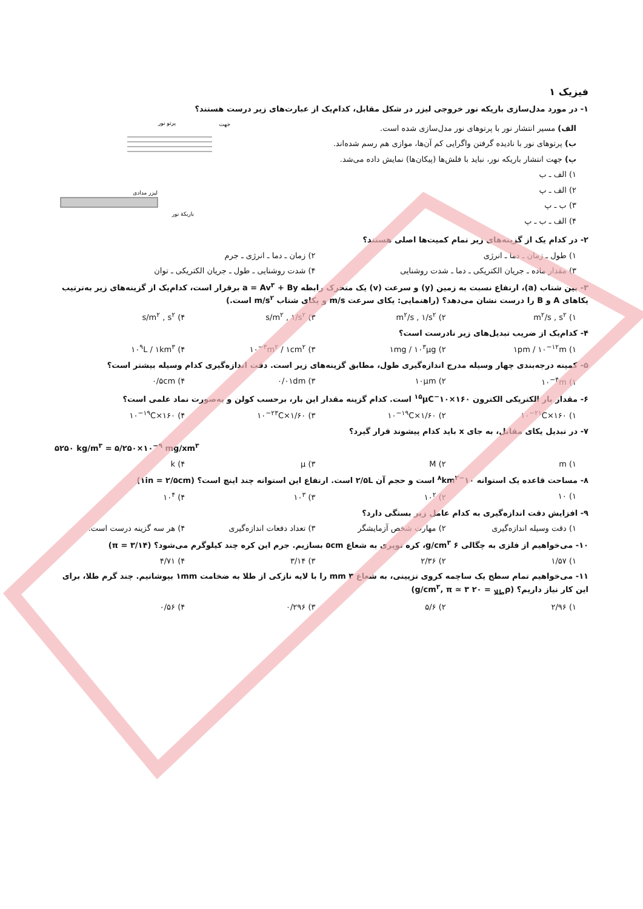فیزیک ۱
۱- در مورد مدل‌سازی باریکه نور خروجی لیزر در شکل مقابل، کدام‌یک از عبارت‌های زیر درست هستند؟
الف) مسیر انتشار نور با پرتوهای نور مدل‌سازی شده است.
ب) پرتوهای نور با نادیده گرفتن واگرایی کم آن‌ها، موازی هم رسم شده‌اند.
پ) جهت انتشار باریکه نور، نباید با فلش‌ها (پیکان‌ها) نمایش داده می‌شد.
۱) الف ـ ب
۲) الف ـ پ
۳) ب ـ پ
۴) الف ـ ب ـ پ
جهت
پرتو نور
لیزر مدادی
باریکهٔ نور
۲- در کدام یک از گزینه‌های زیر تمام کمیت‌ها اصلی هستند؟
۱) طول ـ زمان ـ دما ـ انرژی ۲) زمان ـ دما ـ انرژی ـ جرم
۳) مقدار ماده ـ جریان الکتریکی ـ دما ـ شدت روشنایی ۴) شدت روشنایی ـ طول ـ جریان الکتریکی ـ توان
۳- بین شتاب (a)، ارتفاع نسبت به زمین (y) و سرعت (v) یک متحرک رابطه a = Av<sup>۳</sup> + By برقرار است، کدام‌یک از گزینه‌های زیر به‌ترتیب یکاهای A و B را درست نشان می‌دهد؟ (راهنمایی: یکای سرعت m/s و یکای شتاب m/s<sup>۲</sup> است.)
۱) m<sup>۲</sup>/s , s<sup>۲</sup> ۲) m<sup>۲</sup>/s , ۱/s<sup>۲</sup> ۳) s/m<sup>۲</sup> , ۱/s<sup>۲</sup> ۴) s/m<sup>۲</sup> , s<sup>۲</sup>
۴- کدام‌یک از ضریب تبدیل‌های زیر نادرست است؟
۱) ۱pm / ۱۰<sup>−۱۲</sup>m ۲) ۱mg / ۱۰<sup>۳</sup>μg ۳) ۱۰<sup>−۴</sup>m<sup>۲</sup> / ۱cm<sup>۲</sup> ۴) ۱۰<sup>۹</sup>L / ۱km<sup>۳</sup>
۵- کمینه درجه‌بندی چهار وسیله مدرج اندازه‌گیری طول، مطابق گزینه‌های زیر است. دقت اندازه‌گیری کدام وسیله بیشتر است؟
۱) ۱۰<sup>−۴</sup>m ۲) ۱۰μm ۳) ۰/۰۱dm ۴) ۰/۵cm
۶- مقدار بار الکتریکی الکترون ۱۶۰×۱۰<sup>−۱۵</sup>μC است. کدام گزینه مقدار این بار، برحسب کولن و به‌صورت نماد علمی است؟
۱) ۱۶۰×۱۰<sup>−۲۱</sup>C ۲) ۱/۶۰×۱۰<sup>−۱۹</sup>C ۳) ۱/۶۰×۱۰<sup>−۲۳</sup>C ۴) ۱۶۰×۱۰<sup>−۱۹</sup>C
۷- در تبدیل یکای مقابل، به جای x باید کدام پیشوند قرار گیرد؟
۵۲۵۰ kg/m<sup>۳</sup> = ۵/۲۵۰×۱۰<sup>−۹</sup> mg/xm<sup>۳</sup>
۱) m ۲) M ۳) μ ۴) k
۸- مساحت قاعده یک استوانه ۱۰<sup>−۸</sup>km<sup>۲</sup> است و حجم آن ۲/۵L است. ارتفاع این استوانه چند اینچ است؟ (۱in = ۲/۵cm)
۱) ۱۰ ۲) ۱۰<sup>۲</sup> ۳) ۱۰<sup>۳</sup> ۴) ۱۰<sup>۴</sup>
۹- افزایش دقت اندازه‌گیری به کدام عامل زیر بستگی دارد؟
۱) دقت وسیله اندازه‌گیری ۲) مهارت شخص آزمایشگر ۳) تعداد دفعات اندازه‌گیری ۴) هر سه گزینه درست است.
۱۰- می‌خواهیم از فلزی به چگالی ۶ g/cm<sup>۳</sup>، کره توپری به شعاع ۵cm بسازیم. جرم این کره چند کیلوگرم می‌شود؟ (π = ۳/۱۴)
۱) ۱/۵۷ ۲) ۲/۳۶ ۳) ۳/۱۴ ۴) ۴/۷۱
۱۱- می‌خواهیم تمام سطح یک ساچمه کروی تزیینی، به شعاع ۳ mm را با لایه نازکی از طلا به ضخامت ۱mm بپوشانیم. چند گرم طلا، برای این کار نیاز داریم؟ (ρ<sub>طلا</sub> = ۲۰ g/cm<sup>۳</sup>, π ≃ ۳)
۱) ۲/۹۶ ۲) ۵/۶ ۳) ۰/۲۹۶ ۴) ۰/۵۶